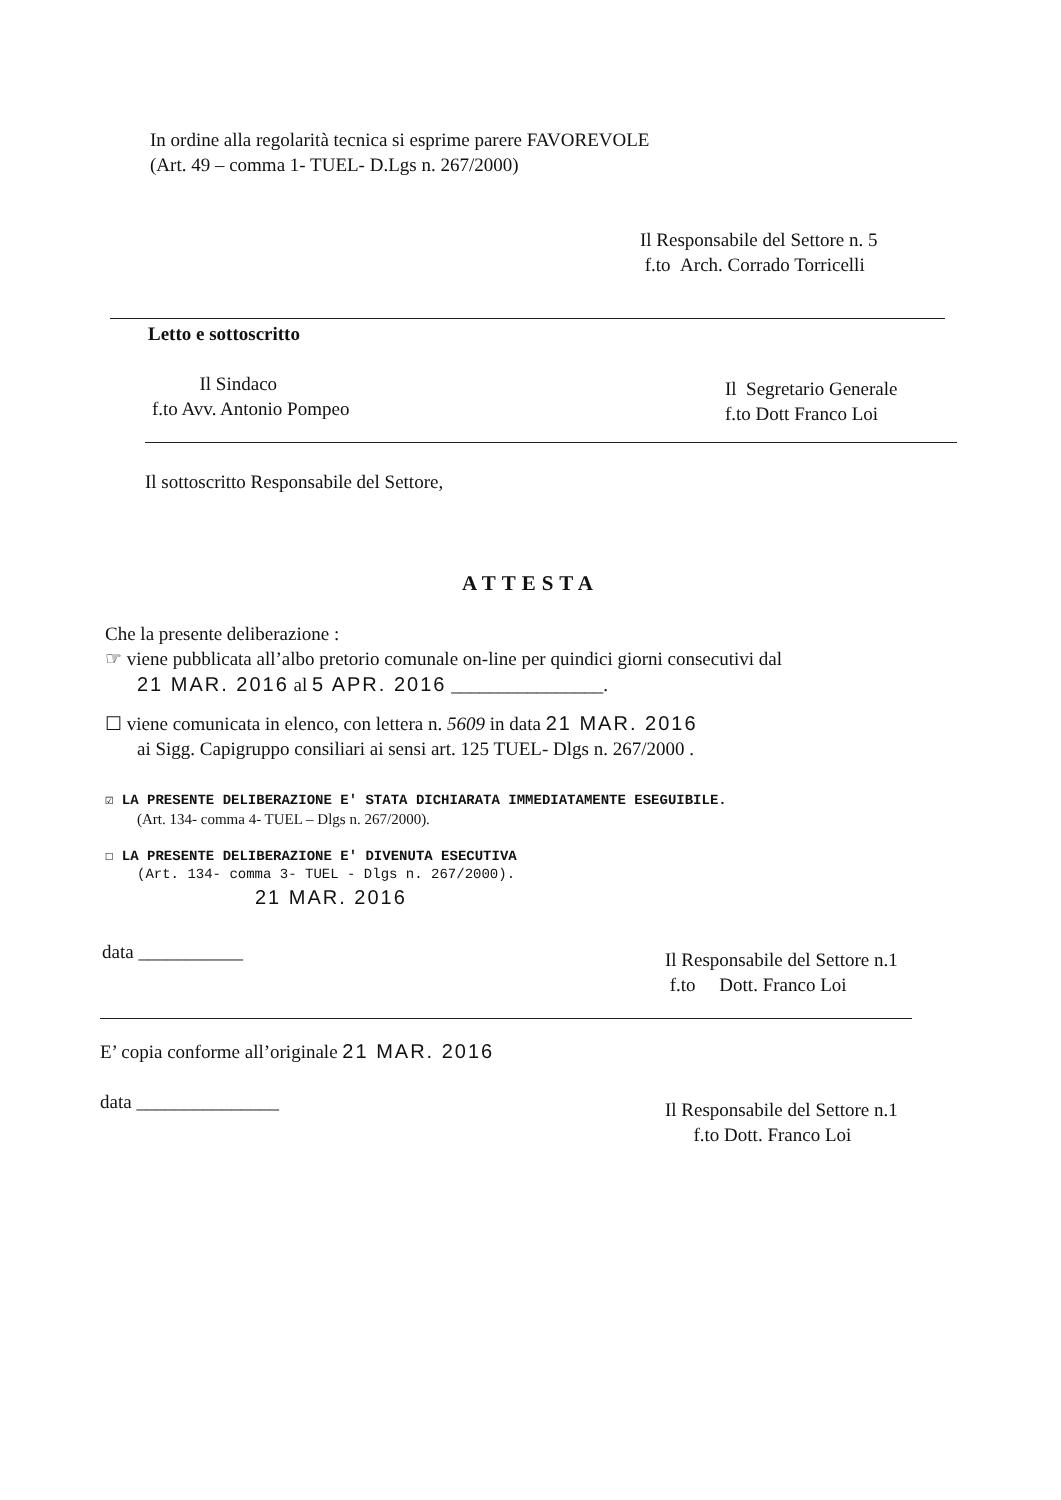In ordine alla regolarità tecnica si esprime parere FAVOREVOLE
(Art. 49 – comma 1- TUEL- D.Lgs n. 267/2000)
Il Responsabile del Settore n. 5
f.to Arch. Corrado Torricelli
Letto e sottoscritto
Il Sindaco
f.to Avv. Antonio Pompeo
Il Segretario Generale
f.to Dott Franco Loi
Il sottoscritto Responsabile del Settore,
ATTESTA
Che la presente deliberazione :
☞ viene pubblicata all’albo pretorio comunale on-line per quindici giorni consecutivi dal
21 MAR. 2016 al 5 APR. 2016 ________________.
☐ viene comunicata in elenco, con lettera n. 5609 in data 21 MAR. 2016
ai Sigg. Capigruppo consiliari ai sensi art. 125 TUEL- Dlgs n. 267/2000 .
☑ LA PRESENTE DELIBERAZIONE E' STATA DICHIARATA IMMEDIATAMENTE ESEGUIBILE.
(Art. 134- comma 4- TUEL – Dlgs n. 267/2000).
☐ LA PRESENTE DELIBERAZIONE E' DIVENUTA ESECUTIVA
(Art. 134- comma 3- TUEL - Dlgs n. 267/2000).
21 MAR. 2016
data ___________
Il Responsabile del Settore n.1
f.to Dott. Franco Loi
E’ copia conforme all’originale 21 MAR. 2016
data _______________
Il Responsabile del Settore n.1
f.to Dott. Franco Loi